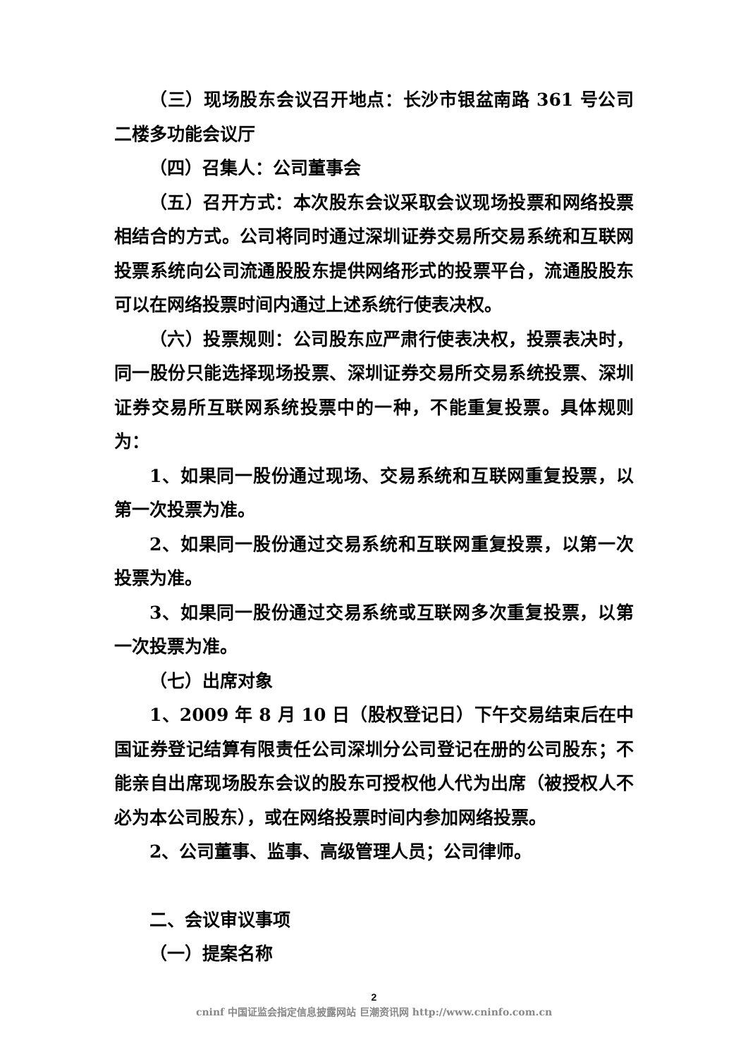（三）现场股东会议召开地点：长沙市银盆南路 361 号公司二楼多功能会议厅
（四）召集人：公司董事会
（五）召开方式：本次股东会议采取会议现场投票和网络投票相结合的方式。公司将同时通过深圳证券交易所交易系统和互联网投票系统向公司流通股股东提供网络形式的投票平台，流通股股东可以在网络投票时间内通过上述系统行使表决权。
（六）投票规则：公司股东应严肃行使表决权，投票表决时，同一股份只能选择现场投票、深圳证券交易所交易系统投票、深圳证券交易所互联网系统投票中的一种，不能重复投票。具体规则为：
1、如果同一股份通过现场、交易系统和互联网重复投票，以第一次投票为准。
2、如果同一股份通过交易系统和互联网重复投票，以第一次投票为准。
3、如果同一股份通过交易系统或互联网多次重复投票，以第一次投票为准。
（七）出席对象
1、2009 年 8 月 10 日（股权登记日）下午交易结束后在中国证券登记结算有限责任公司深圳分公司登记在册的公司股东；不能亲自出席现场股东会议的股东可授权他人代为出席（被授权人不必为本公司股东），或在网络投票时间内参加网络投票。
2、公司董事、监事、高级管理人员；公司律师。
二、会议审议事项
（一）提案名称
2
cninf 中国证监会指定信息披露网站 巨潮资讯网 http://www.cninfo.com.cn